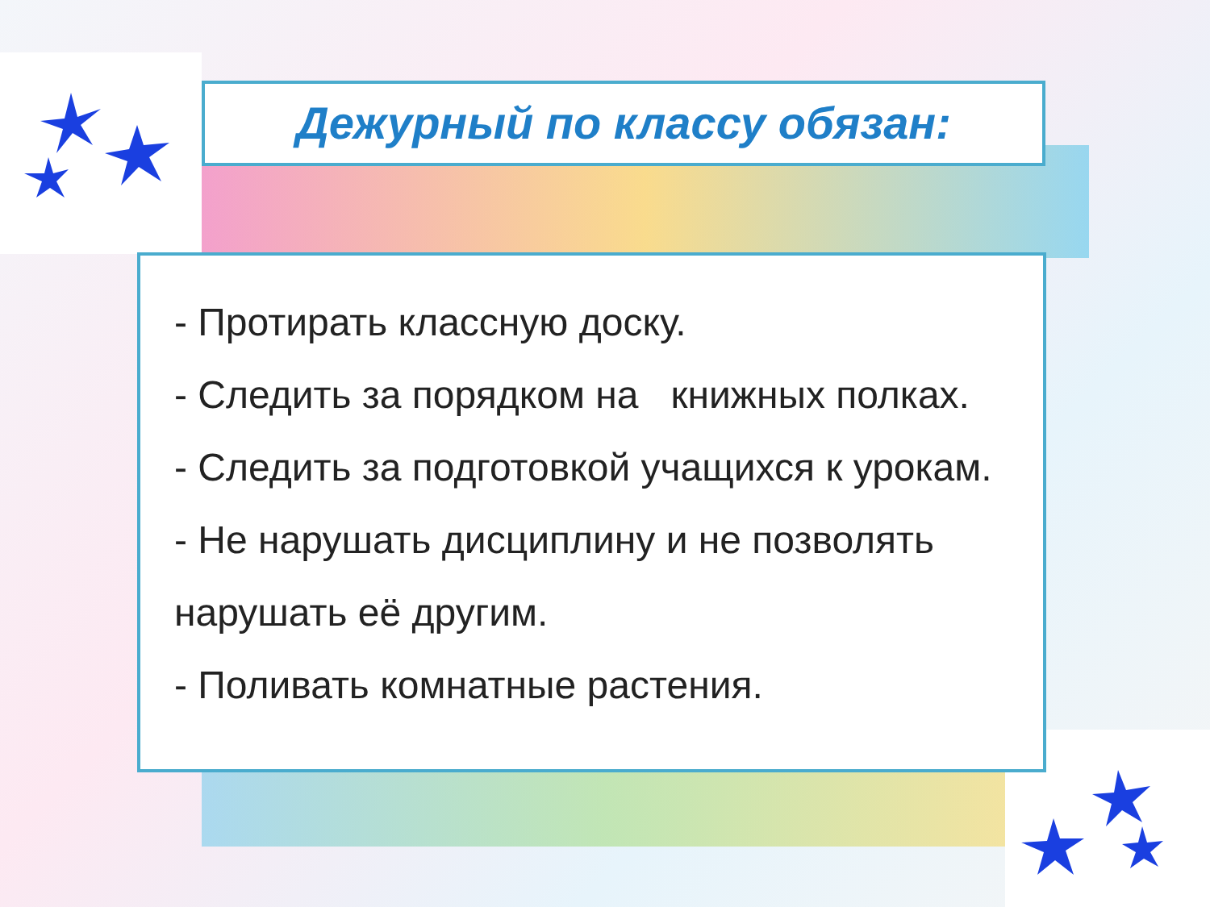Дежурный по классу обязан:
- Протирать классную доску.
- Следить за порядком на книжных полках.
- Следить за подготовкой учащихся к урокам.
- Не нарушать дисциплину и не позволять
нарушать её другим.
- Поливать комнатные растения.